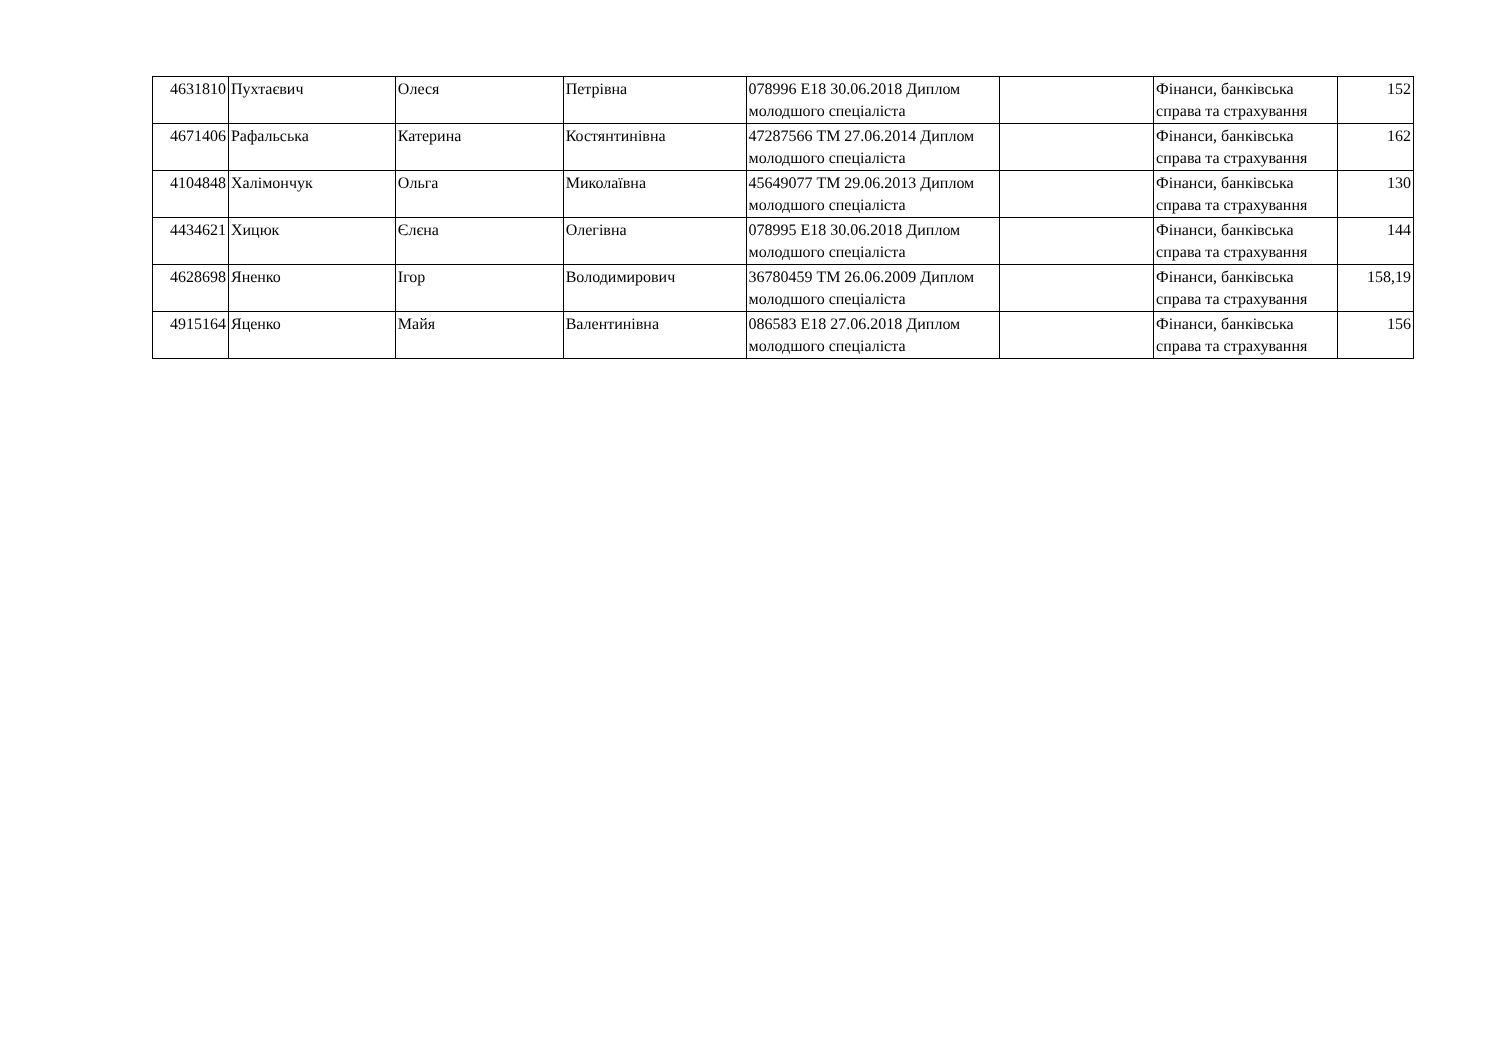| 4631810 | Пухтаєвич | Олеся | Петрівна | 078996 Е18 30.06.2018 Диплом молодшого спеціаліста | | Фінанси, банківська справа та страхування | 152 |
| 4671406 | Рафальська | Катерина | Костянтинівна | 47287566 ТМ 27.06.2014 Диплом молодшого спеціаліста | | Фінанси, банківська справа та страхування | 162 |
| 4104848 | Халімончук | Ольга | Миколаївна | 45649077 ТМ 29.06.2013 Диплом молодшого спеціаліста | | Фінанси, банківська справа та страхування | 130 |
| 4434621 | Хицюк | Єлєна | Олегівна | 078995 Е18 30.06.2018 Диплом молодшого спеціаліста | | Фінанси, банківська справа та страхування | 144 |
| 4628698 | Яненко | Ігор | Володимирович | 36780459 ТМ 26.06.2009 Диплом молодшого спеціаліста | | Фінанси, банківська справа та страхування | 158,19 |
| 4915164 | Яценко | Майя | Валентинівна | 086583 Е18 27.06.2018 Диплом молодшого спеціаліста | | Фінанси, банківська справа та страхування | 156 |